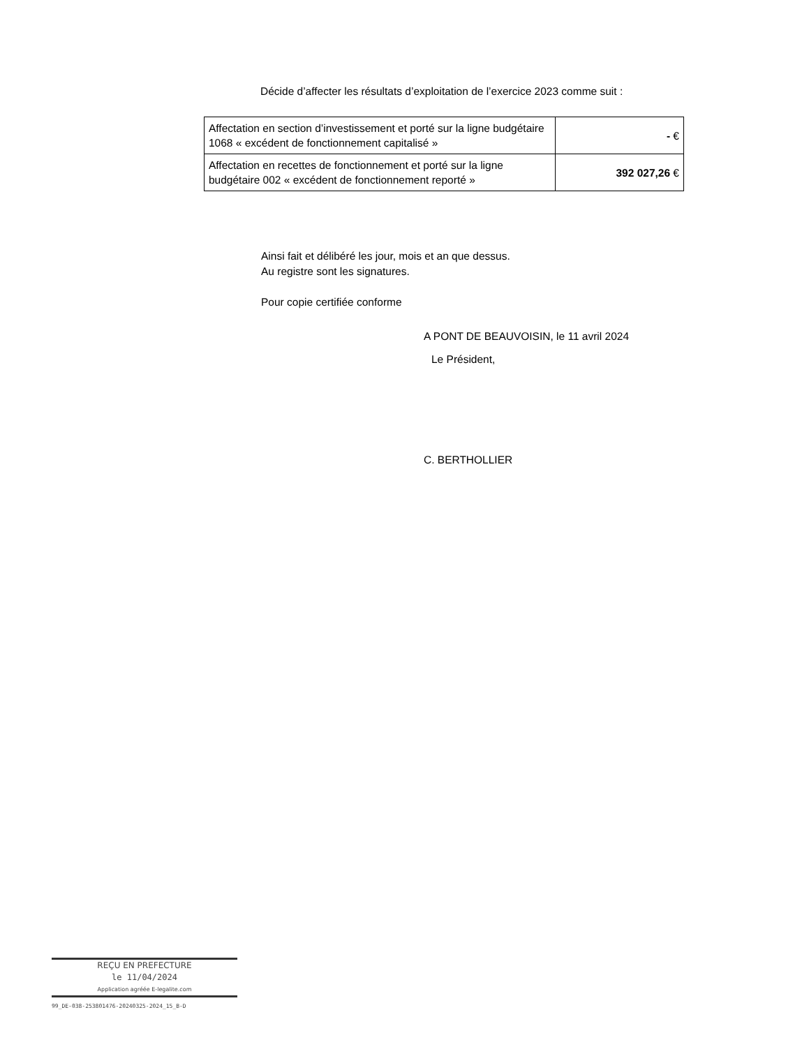Décide d’affecter les résultats d’exploitation de l’exercice 2023 comme suit :
| Affectation en section d’investissement et porté sur la ligne budgétaire 1068 « excédent de fonctionnement capitalisé » | - € |
| Affectation en recettes de fonctionnement et porté sur la ligne budgétaire 002 « excédent de fonctionnement reporté » | 392 027,26 € |
Ainsi fait et délibéré les jour, mois et an que dessus.
Au registre sont les signatures.
Pour copie certifiée conforme
A PONT DE BEAUVOISIN, le 11 avril 2024
Le Président,
C. BERTHOLLIER
REÇU EN PREFECTURE
le 11/04/2024
Application agréée E-legalite.com
99_DE-038-253801476-20240325-2024_15_B-D